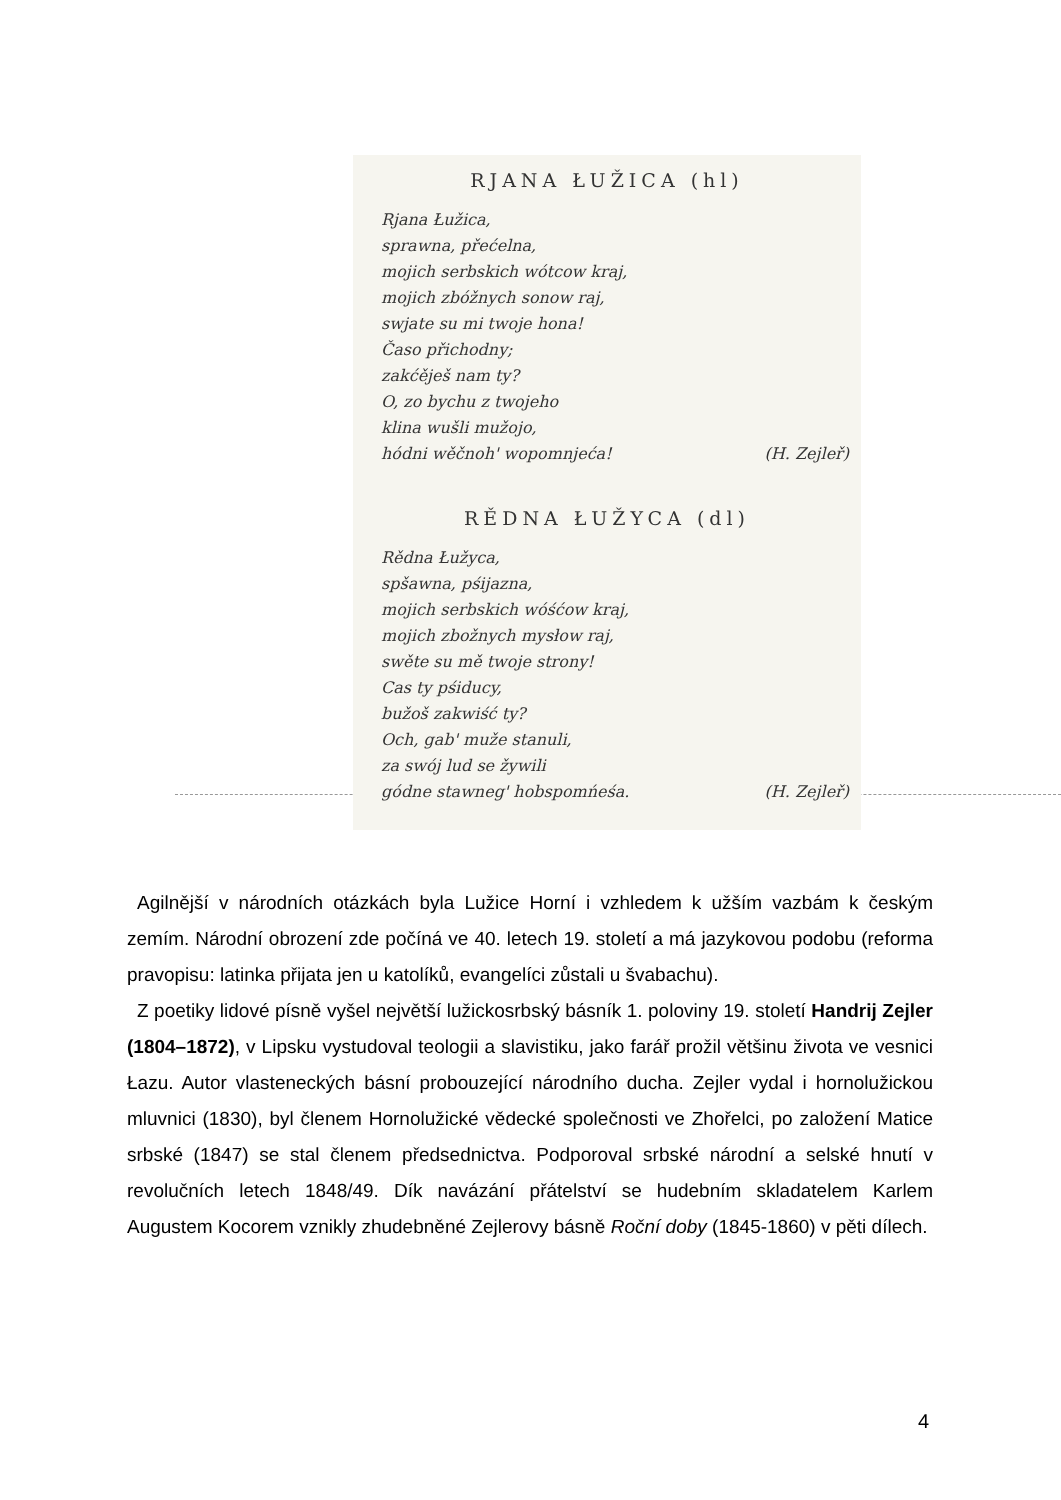RJANA ŁUŽICA (hl)
Rjana Łužica,
sprawna, přećelna,
mojich serbskich wótcow kraj,
mojich zbóžnych sonow raj,
swjate su mi twoje hona!
Časo přichodny;
zakćěješ nam ty?
O, zo bychu z twojeho
klina wušli mužojo,
hódni wěčnoh' wopomnjeća! (H. Zejleř)
RĚDNA ŁUŽYCA (dl)
Rědna Łužyca,
spšawna, pśijazna,
mojich serbskich wóśćow kraj,
mojich zbožnych mysłow raj,
swěte su mě twoje strony!
Cas ty pśiducy,
bužoš zakwiść ty?
Och, gab' muže stanuli,
za swój lud se žywili
gódne stawneg' hobspomńeśa. (H. Zejleř)
Agilnější v národních otázkách byla Lužice Horní i vzhledem k užším vazbám k českým zemím. Národní obrození zde počíná ve 40. letech 19. století a má jazykovou podobu (reforma pravopisu: latinka přijata jen u katolíků, evangelíci zůstali u švabachu).
Z poetiky lidové písně vyšel největší lužickosrbský básník 1. poloviny 19. století Handrij Zejler (1804–1872), v Lipsku vystudoval teologii a slavistiku, jako farář prožil většinu života ve vesnici Łazu. Autor vlasteneckých básní probouzející národního ducha. Zejler vydal i hornolužickou mluvnici (1830), byl členem Hornolužické vědecké společnosti ve Zhořelci, po založení Matice srbské (1847) se stal členem předsednictva. Podporoval srbské národní a selské hnutí v revolučních letech 1848/49. Dík navázání přátelství se hudebním skladatelem Karlem Augustem Kocorem vznikly zhudebněné Zejlerovy básně Roční doby (1845-1860) v pěti dílech.
4